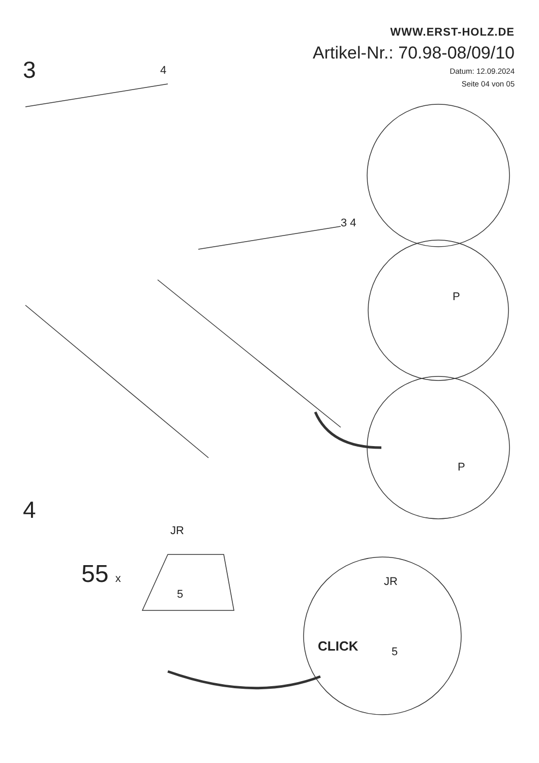WWW.ERST-HOLZ.DE
Artikel-Nr.: 70.98-08/09/10
Datum: 12.09.2024
Seite 04 von 05
3 4
3 4
P
P
4
JR
55 x
5
JR
CLICK 5